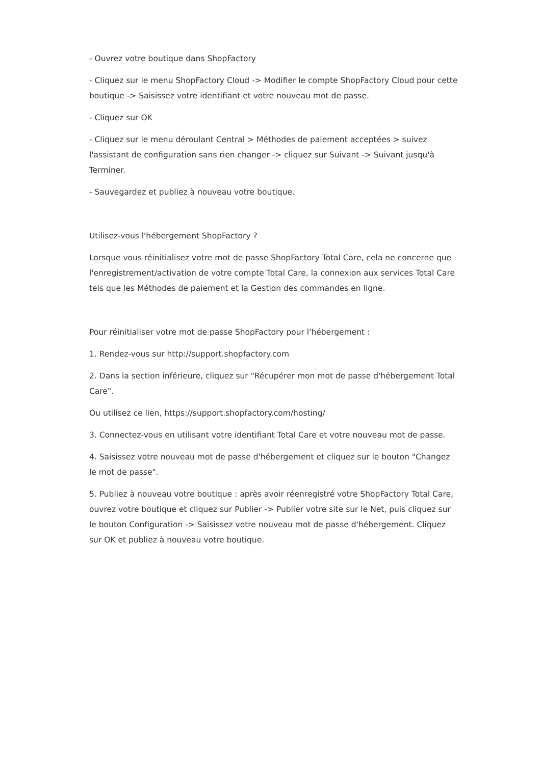- Ouvrez votre boutique dans ShopFactory
- Cliquez sur le menu ShopFactory Cloud -> Modifier le compte ShopFactory Cloud pour cette boutique -> Saisissez votre identifiant et votre nouveau mot de passe.
- Cliquez sur OK
- Cliquez sur le menu déroulant Central > Méthodes de paiement acceptées > suivez l'assistant de configuration sans rien changer -> cliquez sur Suivant -> Suivant jusqu'à Terminer.
- Sauvegardez et publiez à nouveau votre boutique.
Utilisez-vous l'hébergement ShopFactory ?
Lorsque vous réinitialisez votre mot de passe ShopFactory Total Care, cela ne concerne que l'enregistrement/activation de votre compte Total Care, la connexion aux services Total Care tels que les Méthodes de paiement et la Gestion des commandes en ligne.
Pour réinitialiser votre mot de passe ShopFactory pour l'hébergement :
1. Rendez-vous sur http://support.shopfactory.com
2. Dans la section inférieure, cliquez sur "Récupérer mon mot de passe d'hébergement Total Care".
Ou utilisez ce lien, https://support.shopfactory.com/hosting/
3. Connectez-vous en utilisant votre identifiant Total Care et votre nouveau mot de passe.
4. Saisissez votre nouveau mot de passe d'hébergement et cliquez sur le bouton "Changez le mot de passe".
5. Publiez à nouveau votre boutique : après avoir réenregistré votre ShopFactory Total Care, ouvrez votre boutique et cliquez sur Publier -> Publier votre site sur le Net, puis cliquez sur le bouton Configuration -> Saisissez votre nouveau mot de passe d'hébergement. Cliquez sur OK et publiez à nouveau votre boutique.